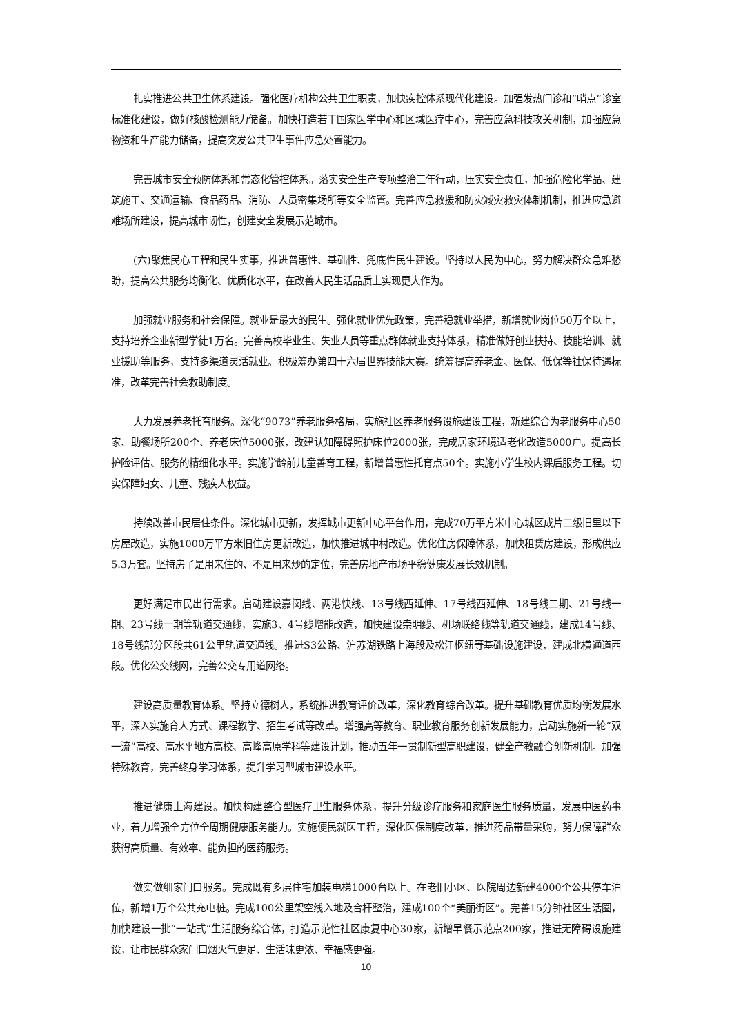扎实推进公共卫生体系建设。强化医疗机构公共卫生职责，加快疾控体系现代化建设。加强发热门诊和“哨点”诊室标准化建设，做好核酸检测能力储备。加快打造若干国家医学中心和区域医疗中心，完善应急科技攻关机制，加强应急物资和生产能力储备，提高突发公共卫生事件应急处置能力。
完善城市安全预防体系和常态化管控体系。落实安全生产专项整治三年行动，压实安全责任，加强危险化学品、建筑施工、交通运输、食品药品、消防、人员密集场所等安全监管。完善应急救援和防灾减灾救灾体制机制，推进应急避难场所建设，提高城市韧性，创建安全发展示范城市。
(六)聚焦民心工程和民生实事，推进普惠性、基础性、兜底性民生建设。坚持以人民为中心，努力解决群众急难愁盼，提高公共服务均衡化、优质化水平，在改善人民生活品质上实现更大作为。
加强就业服务和社会保障。就业是最大的民生。强化就业优先政策，完善稳就业举措，新增就业岗位50万个以上，支持培养企业新型学徒1万名。完善高校毕业生、失业人员等重点群体就业支持体系，精准做好创业扶持、技能培训、就业援助等服务，支持多渠道灵活就业。积极筹办第四十六届世界技能大赛。统筹提高养老金、医保、低保等社保待遇标准，改革完善社会救助制度。
大力发展养老托育服务。深化“9073”养老服务格局，实施社区养老服务设施建设工程，新建综合为老服务中心50家、助餐场所200个、养老床位5000张，改建认知障碍照护床位2000张，完成居家环境适老化改造5000户。提高长护险评估、服务的精细化水平。实施学龄前儿童善育工程，新增普惠性托育点50个。实施小学生校内课后服务工程。切实保障妇女、儿童、残疾人权益。
持续改善市民居住条件。深化城市更新，发挥城市更新中心平台作用，完成70万平方米中心城区成片二级旧里以下房屋改造，实施1000万平方米旧住房更新改造，加快推进城中村改造。优化住房保障体系，加快租赁房建设，形成供应5.3万套。坚持房子是用来住的、不是用来炒的定位，完善房地产市场平稳健康发展长效机制。
更好满足市民出行需求。启动建设嘉闵线、两港快线、13号线西延伸、17号线西延伸、18号线二期、21号线一期、23号线一期等轨道交通线，实施3、4号线增能改造，加快建设崇明线、机场联络线等轨道交通线，建成14号线、18号线部分区段共61公里轨道交通线。推进S3公路、沪苏湖铁路上海段及松江枢纽等基础设施建设，建成北横通道西段。优化公交线网，完善公交专用道网络。
建设高质量教育体系。坚持立德树人，系统推进教育评价改革，深化教育综合改革。提升基础教育优质均衡发展水平，深入实施育人方式、课程教学、招生考试等改革。增强高等教育、职业教育服务创新发展能力，启动实施新一轮“双一流”高校、高水平地方高校、高峰高原学科等建设计划，推动五年一贯制新型高职建设，健全产教融合创新机制。加强特殊教育，完善终身学习体系，提升学习型城市建设水平。
推进健康上海建设。加快构建整合型医疗卫生服务体系，提升分级诊疗服务和家庭医生服务质量，发展中医药事业，着力增强全方位全周期健康服务能力。实施便民就医工程，深化医保制度改革，推进药品带量采购，努力保障群众获得高质量、有效率、能负担的医药服务。
做实做细家门口服务。完成既有多层住宅加装电梯1000台以上。在老旧小区、医院周边新建4000个公共停车泊位，新增1万个公共充电桩。完成100公里架空线入地及合杆整治，建成100个“美丽街区”。完善15分钟社区生活圈，加快建设一批“一站式”生活服务综合体，打造示范性社区康复中心30家，新增早餐示范点200家，推进无障碍设施建设，让市民群众家门口烟火气更足、生活味更浓、幸福感更强。
10